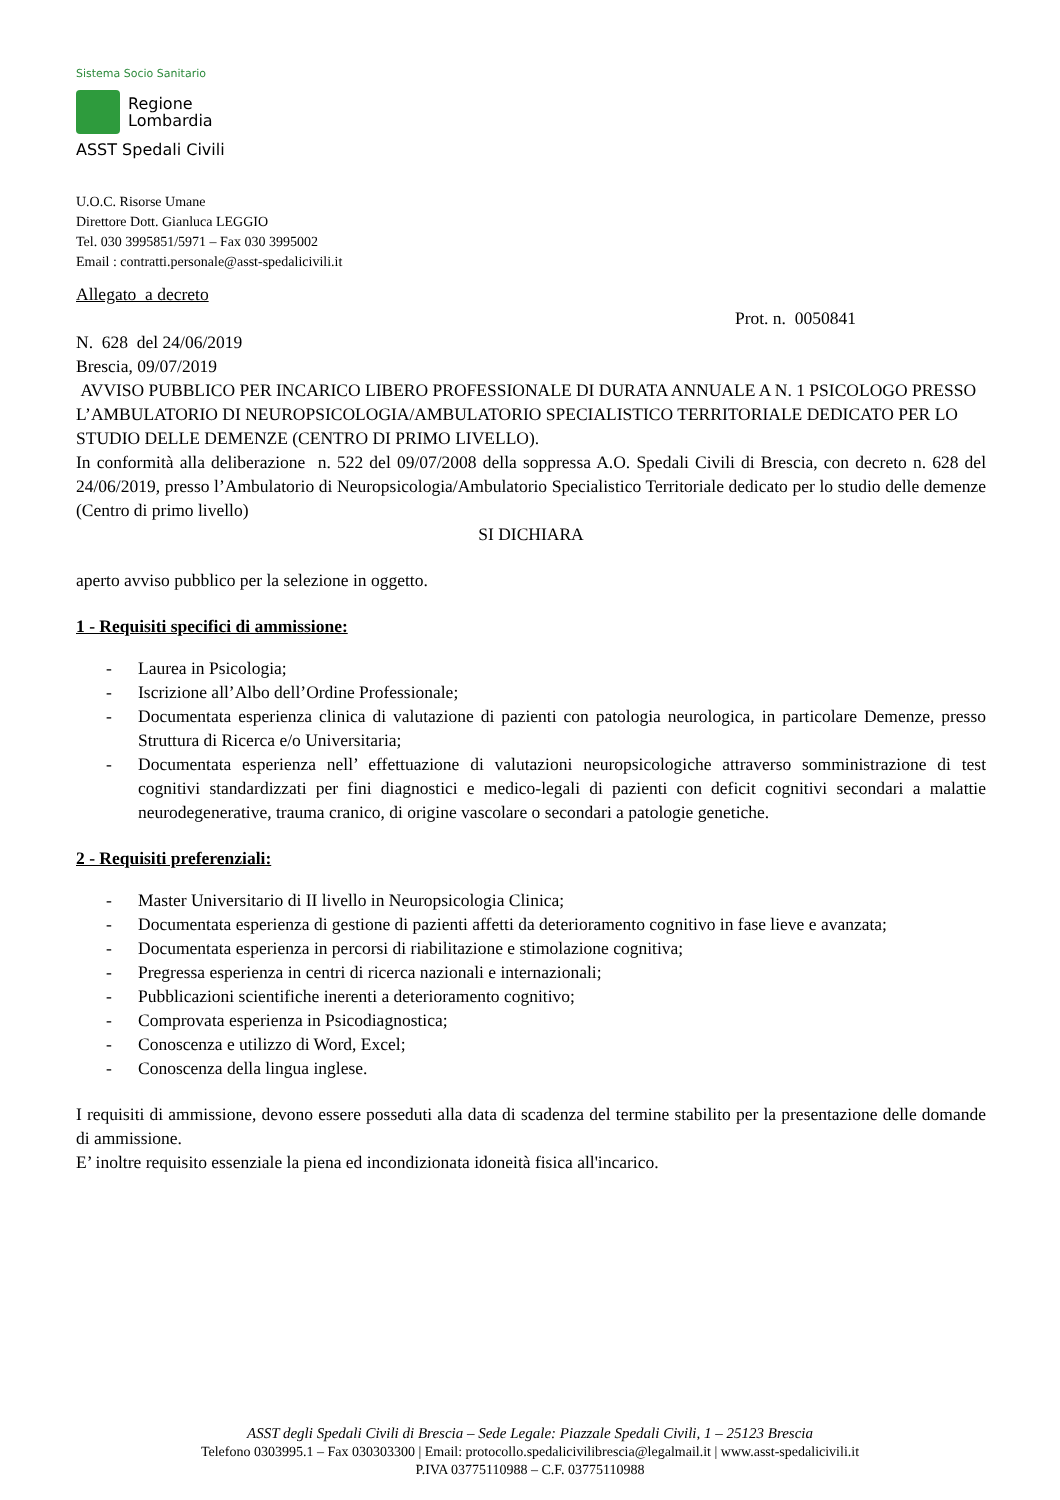Sistema Socio Sanitario
Regione
Lombardia
ASST Spedali Civili
U.O.C. Risorse Umane
Direttore Dott. Gianluca LEGGIO
Tel. 030 3995851/5971 – Fax 030 3995002
Email : contratti.personale@asst-spedalicivili.it
Allegato a decreto
Prot. n. 0050841
N. 628 del 24/06/2019
Brescia, 09/07/2019
AVVISO PUBBLICO PER INCARICO LIBERO PROFESSIONALE DI DURATA ANNUALE A N. 1 PSICOLOGO PRESSO L’AMBULATORIO DI NEUROPSICOLOGIA/AMBULATORIO SPECIALISTICO TERRITORIALE DEDICATO PER LO STUDIO DELLE DEMENZE (CENTRO DI PRIMO LIVELLO).
In conformità alla deliberazione n. 522 del 09/07/2008 della soppressa A.O. Spedali Civili di Brescia, con decreto n. 628 del 24/06/2019, presso l’Ambulatorio di Neuropsicologia/Ambulatorio Specialistico Territoriale dedicato per lo studio delle demenze (Centro di primo livello)
SI DICHIARA
aperto avviso pubblico per la selezione in oggetto.
1 - Requisiti specifici di ammissione:
- Laurea in Psicologia;
- Iscrizione all’Albo dell’Ordine Professionale;
- Documentata esperienza clinica di valutazione di pazienti con patologia neurologica, in particolare Demenze, presso Struttura di Ricerca e/o Universitaria;
- Documentata esperienza nell’ effettuazione di valutazioni neuropsicologiche attraverso somministrazione di test cognitivi standardizzati per fini diagnostici e medico-legali di pazienti con deficit cognitivi secondari a malattie neurodegenerative, trauma cranico, di origine vascolare o secondari a patologie genetiche.
2 - Requisiti preferenziali:
- Master Universitario di II livello in Neuropsicologia Clinica;
- Documentata esperienza di gestione di pazienti affetti da deterioramento cognitivo in fase lieve e avanzata;
- Documentata esperienza in percorsi di riabilitazione e stimolazione cognitiva;
- Pregressa esperienza in centri di ricerca nazionali e internazionali;
- Pubblicazioni scientifiche inerenti a deterioramento cognitivo;
- Comprovata esperienza in Psicodiagnostica;
- Conoscenza e utilizzo di Word, Excel;
- Conoscenza della lingua inglese.
I requisiti di ammissione, devono essere posseduti alla data di scadenza del termine stabilito per la presentazione delle domande di ammissione.
E’ inoltre requisito essenziale la piena ed incondizionata idoneità fisica all'incarico.
ASST degli Spedali Civili di Brescia – Sede Legale: Piazzale Spedali Civili, 1 – 25123 Brescia
Telefono 0303995.1 – Fax 030303300 | Email: protocollo.spedalicivilibrescia@legalmail.it | www.asst-spedalicivili.it
P.IVA 03775110988 – C.F. 03775110988